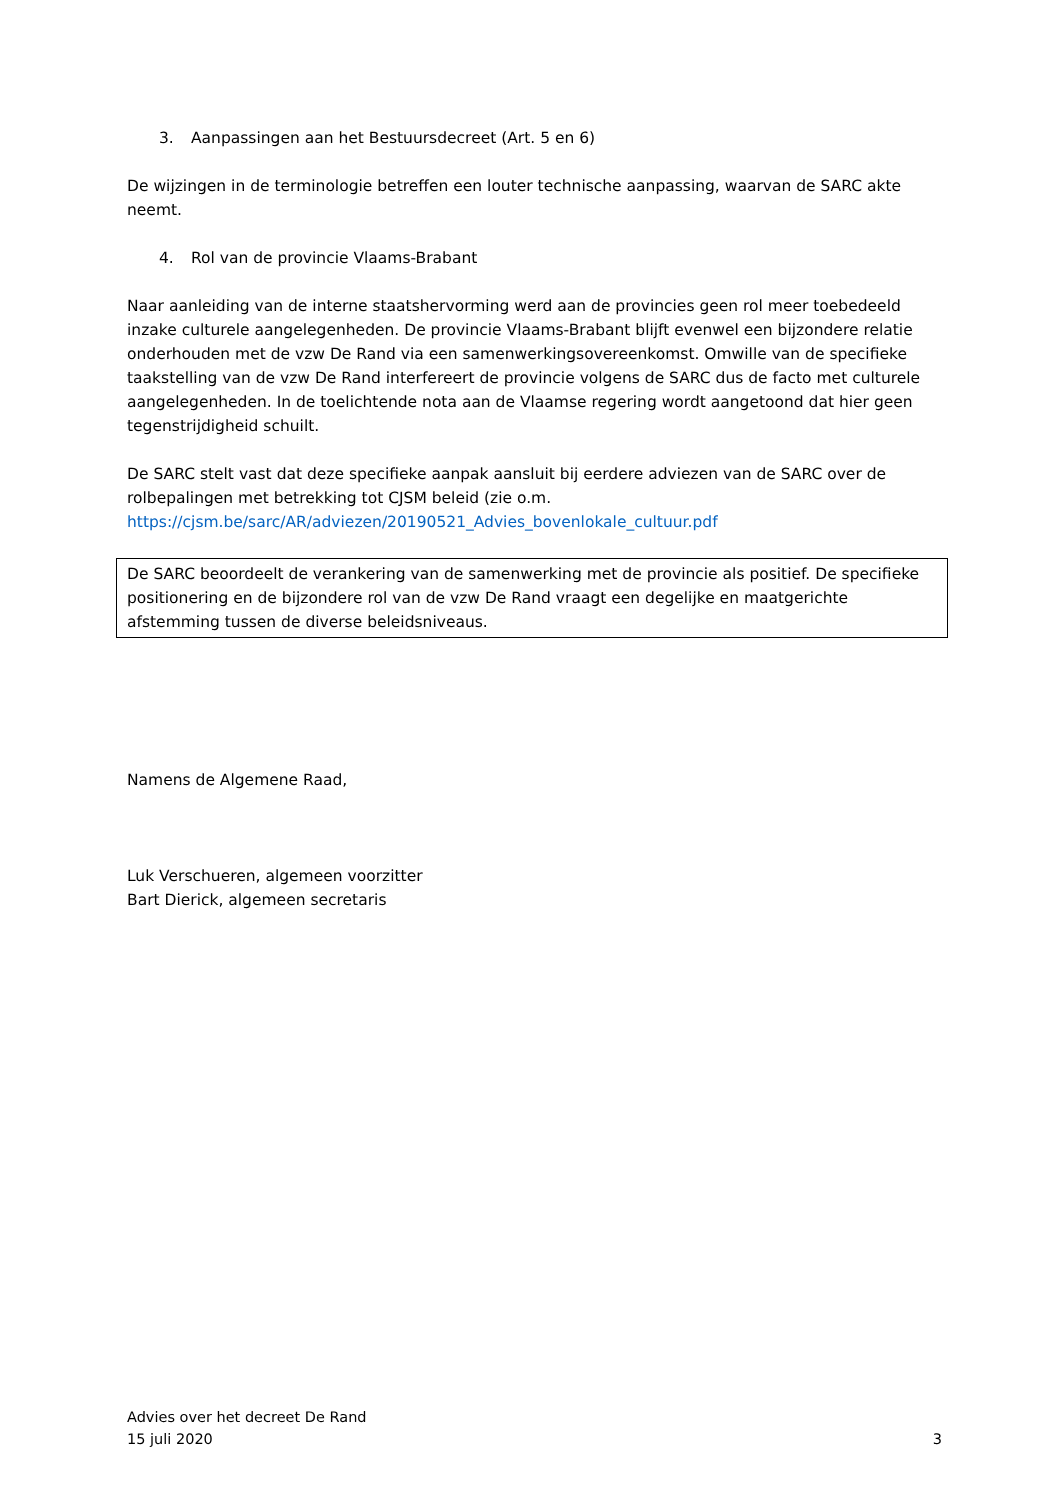3. Aanpassingen aan het Bestuursdecreet (Art. 5 en 6)
De wijzingen in de terminologie betreffen een louter technische aanpassing, waarvan de SARC akte neemt.
4. Rol van de provincie Vlaams-Brabant
Naar aanleiding van de interne staatshervorming werd aan de provincies geen rol meer toebedeeld inzake culturele aangelegenheden. De provincie Vlaams-Brabant blijft evenwel een bijzondere relatie onderhouden met de vzw De Rand via een samenwerkingsovereenkomst. Omwille van de specifieke taakstelling van de vzw De Rand interfereert de provincie volgens de SARC dus de facto met culturele aangelegenheden. In de toelichtende nota aan de Vlaamse regering wordt aangetoond dat hier geen tegenstrijdigheid schuilt.
De SARC stelt vast dat deze specifieke aanpak aansluit bij eerdere adviezen van de SARC over de rolbepalingen met betrekking tot CJSM beleid (zie o.m.
https://cjsm.be/sarc/AR/adviezen/20190521_Advies_bovenlokale_cultuur.pdf
De SARC beoordeelt de verankering van de samenwerking met de provincie als positief. De specifieke positionering en de bijzondere rol van de vzw De Rand vraagt een degelijke en maatgerichte afstemming tussen de diverse beleidsniveaus.
Namens de Algemene Raad,
Luk Verschueren, algemeen voorzitter
Bart Dierick, algemeen secretaris
Advies over het decreet De Rand
15 juli 2020 3